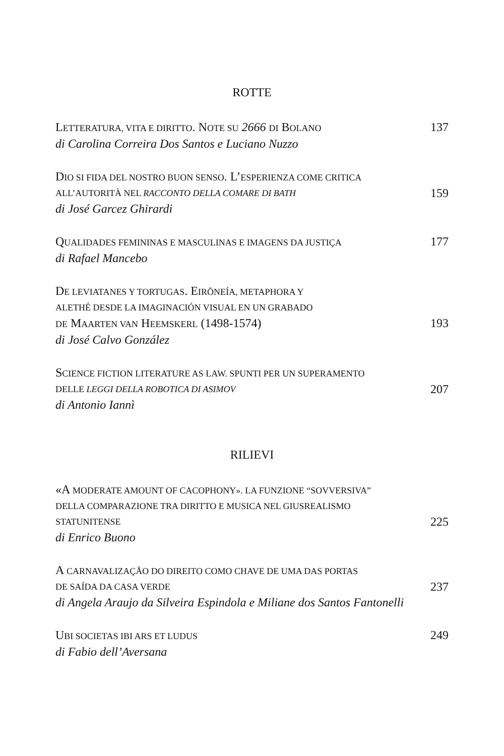ROTTE
LETTERATURA, VITA E DIRITTO. NOTE SU 2666 DI BOLANO 137
di Carolina Correira Dos Santos e Luciano Nuzzo
DIO SI FIDA DEL NOSTRO BUON SENSO. L’ESPERIENZA COME CRITICA
ALL’AUTORITÀ NEL RACCONTO DELLA COMARE DI BATH 159
di José Garcez Ghirardi
QUALIDADES FEMININAS E MASCULINAS E IMAGENS DA JUSTIÇA 177
di Rafael Mancebo
DE LEVIATANES Y TORTUGAS. EIRŌNEÍA, METAPHORA Y
ALETHÉ DESDE LA IMAGINACIÓN VISUAL EN UN GRABADO
DE MAARTEN VAN HEEMSKERL (1498-1574) 193
di José Calvo González
SCIENCE FICTION LITERATURE AS LAW. SPUNTI PER UN SUPERAMENTO
DELLE LEGGI DELLA ROBOTICA DI ASIMOV 207
di Antonio Iannì
RILIEVI
«A MODERATE AMOUNT OF CACOPHONY». LA FUNZIONE “SOVVERSIVA”
DELLA COMPARAZIONE TRA DIRITTO E MUSICA NEL GIUSREALISMO
STATUNITENSE 225
di Enrico Buono
A CARNAVALIZAÇÃO DO DIREITO COMO CHAVE DE UMA DAS PORTAS
DE SAÍDA DA CASA VERDE 237
di Angela Araujo da Silveira Espindola e Miliane dos Santos Fantonelli
UBI SOCIETAS IBI ARS ET LUDUS 249
di Fabio dell’Aversana